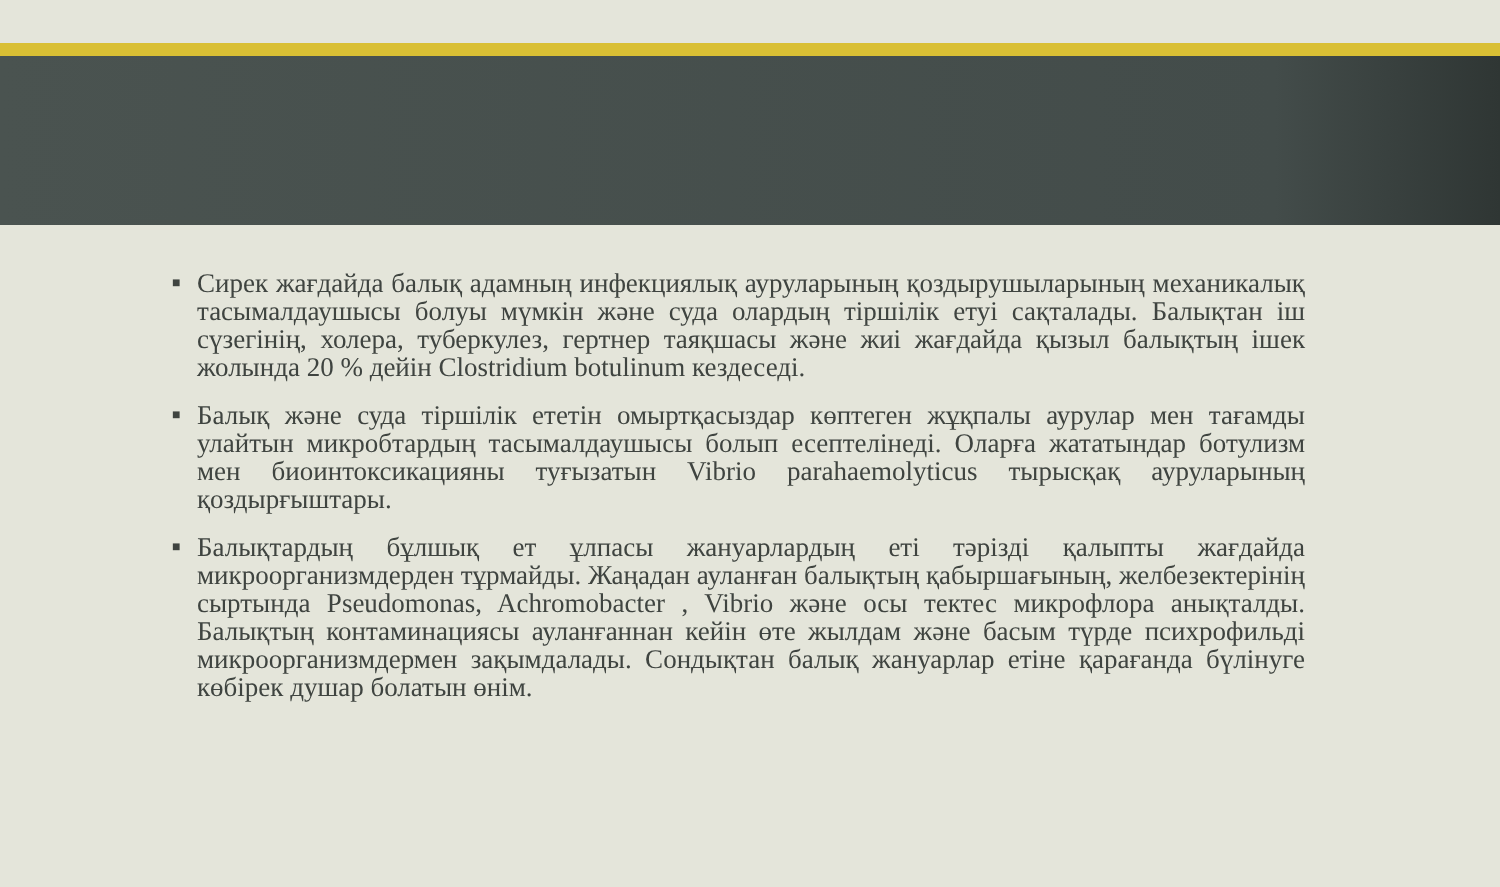■ Сирек жағдайда балық адамның инфекциялық ауруларының қоздырушыларының механикалық тасымалдаушысы болуы мүмкін және суда олардың тіршілік етуі сақталады. Балықтан іш сүзегінің, холера, туберкулез, гертнер таяқшасы және жиі жағдайда қызыл балықтың ішек жолында 20 % дейін Clostridium botulinum кездеседі.
■ Балық және суда тіршілік ететін омыртқасыздар көптеген жұқпалы аурулар мен тағамды улайтын микробтардың тасымалдаушысы болып есептелінеді. Оларға жататындар ботулизм мен биоинтоксикацияны туғызатын Vibrio parahaemolyticus тырысқақ ауруларының қоздырғыштары.
■ Балықтардың бұлшық ет ұлпасы жануарлардың еті тәрізді қалыпты жағдайда микроорганизмдерден тұрмайды. Жаңадан ауланған балықтың қабыршағының, желбезектерінің сыртында Pseudomonas, Achromobacter , Vibrio және осы тектес микрофлора анықталды. Балықтың контаминациясы ауланғаннан кейін өте жылдам және басым түрде психрофильді микроорганизмдермен зақымдалады. Сондықтан балық жануарлар етіне қарағанда бүлінуге көбірек душар болатын өнім.